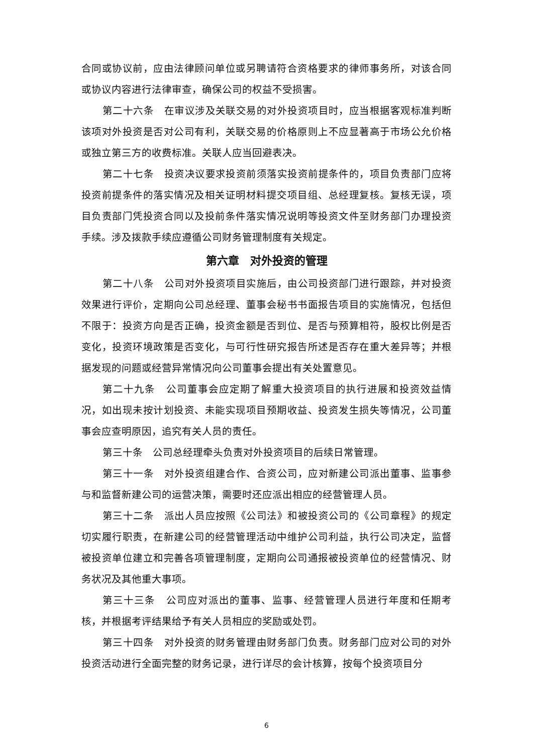合同或协议前，应由法律顾问单位或另聘请符合资格要求的律师事务所，对该合同或协议内容进行法律审查，确保公司的权益不受损害。
第二十六条　在审议涉及关联交易的对外投资项目时，应当根据客观标准判断该项对外投资是否对公司有利，关联交易的价格原则上不应显著高于市场公允价格或独立第三方的收费标准。关联人应当回避表决。
第二十七条　投资决议要求投资前须落实投资前提条件的，项目负责部门应将投资前提条件的落实情况及相关证明材料提交项目组、总经理复核。复核无误，项目负责部门凭投资合同以及投前条件落实情况说明等投资文件至财务部门办理投资手续。涉及拨款手续应遵循公司财务管理制度有关规定。
第六章　对外投资的管理
第二十八条　公司对外投资项目实施后，由公司投资部门进行跟踪，并对投资效果进行评价，定期向公司总经理、董事会秘书书面报告项目的实施情况，包括但不限于：投资方向是否正确，投资金额是否到位、是否与预算相符，股权比例是否变化，投资环境政策是否变化，与可行性研究报告所述是否存在重大差异等；并根据发现的问题或经营异常情况向公司董事会提出有关处置意见。
第二十九条　公司董事会应定期了解重大投资项目的执行进展和投资效益情况，如出现未按计划投资、未能实现项目预期收益、投资发生损失等情况，公司董事会应查明原因，追究有关人员的责任。
第三十条　公司总经理牵头负责对外投资项目的后续日常管理。
第三十一条　对外投资组建合作、合资公司，应对新建公司派出董事、监事参与和监督新建公司的运营决策，需要时还应派出相应的经营管理人员。
第三十二条　派出人员应按照《公司法》和被投资公司的《公司章程》的规定切实履行职责，在新建公司的经营管理活动中维护公司利益，执行公司决定，监督被投资单位建立和完善各项管理制度，定期向公司通报被投资单位的经营情况、财务状况及其他重大事项。
第三十三条　公司应对派出的董事、监事、经营管理人员进行年度和任期考核，并根据考评结果给予有关人员相应的奖励或处罚。
第三十四条　对外投资的财务管理由财务部门负责。财务部门应对公司的对外投资活动进行全面完整的财务记录，进行详尽的会计核算，按每个投资项目分
6